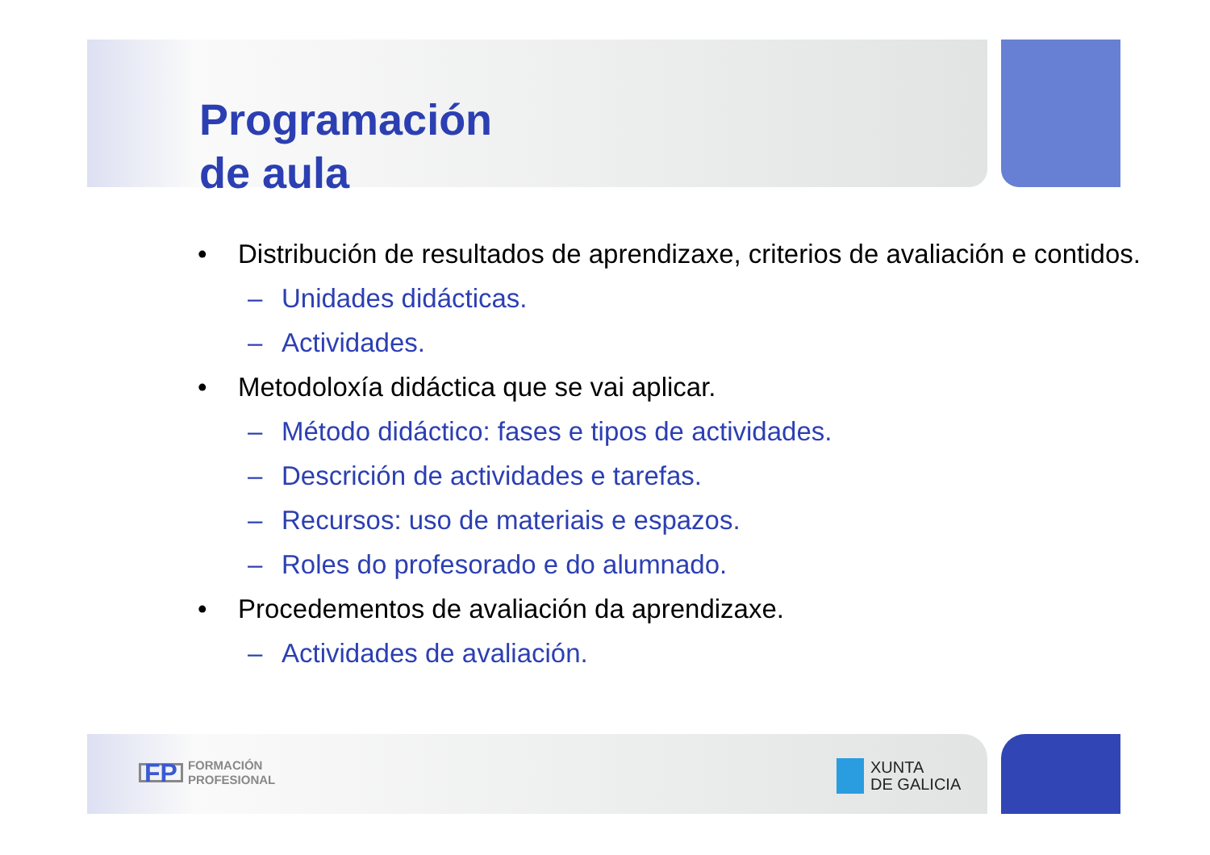Programación
de aula
• Distribución de resultados de aprendizaxe, criterios de avaliación e contidos.
– Unidades didácticas.
– Actividades.
• Metodoloxía didáctica que se vai aplicar.
– Método didáctico: fases e tipos de actividades.
– Descrición de actividades e tarefas.
– Recursos: uso de materiais e espazos.
– Roles do profesorado e do alumnado.
• Procedementos de avaliación da aprendizaxe.
– Actividades de avaliación.
FP FORMACIÓN
PROFESIONAL
XUNTA
DE GALICIA